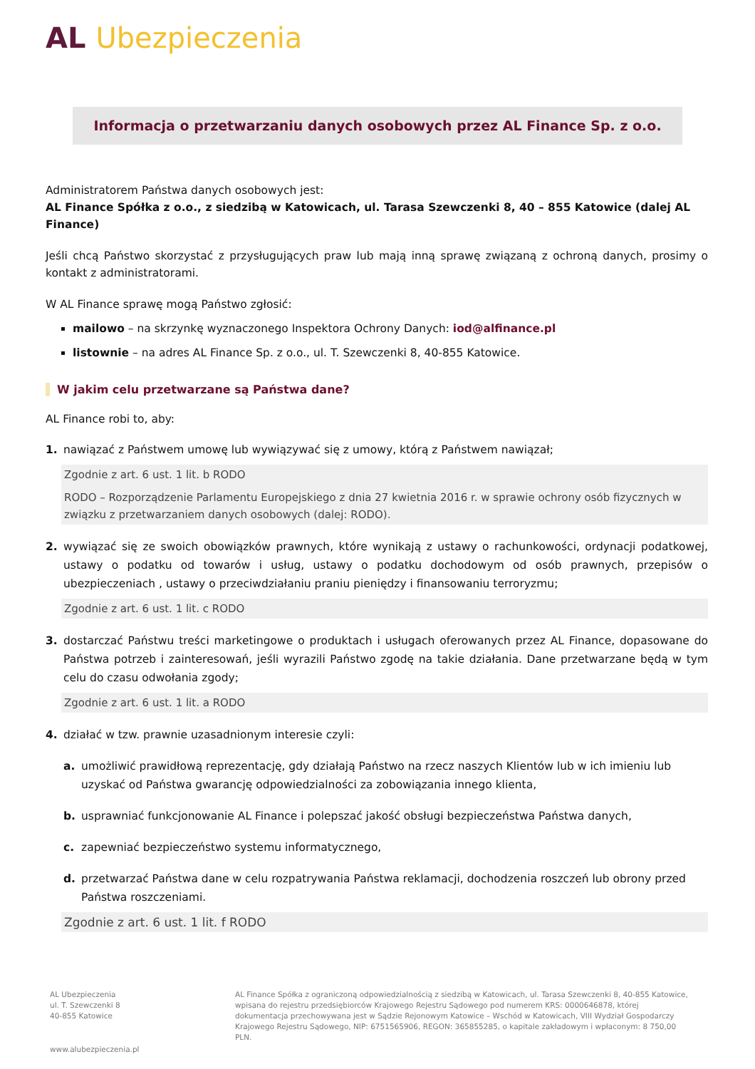AL Ubezpieczenia
Informacja o przetwarzaniu danych osobowych przez AL Finance Sp. z o.o.
Administratorem Państwa danych osobowych jest:
AL Finance Spółka z o.o., z siedzibą w Katowicach, ul. Tarasa Szewczenki 8, 40 – 855 Katowice (dalej AL Finance)
Jeśli chcą Państwo skorzystać z przysługujących praw lub mają inną sprawę związaną z ochroną danych, prosimy o kontakt z administratorami.
W AL Finance sprawę mogą Państwo zgłosić:
mailowo – na skrzynkę wyznaczonego Inspektora Ochrony Danych: iod@alfinance.pl
listownie – na adres AL Finance Sp. z o.o., ul. T. Szewczenki 8, 40-855 Katowice.
W jakim celu przetwarzane są Państwa dane?
AL Finance robi to, aby:
1. nawiązać z Państwem umowę lub wywiązywać się z umowy, którą z Państwem nawiązał;
Zgodnie z art. 6 ust. 1 lit. b RODO
RODO – Rozporządzenie Parlamentu Europejskiego z dnia 27 kwietnia 2016 r. w sprawie ochrony osób fizycznych w związku z przetwarzaniem danych osobowych (dalej: RODO).
2. wywiązać się ze swoich obowiązków prawnych, które wynikają z ustawy o rachunkowości, ordynacji podatkowej, ustawy o podatku od towarów i usług, ustawy o podatku dochodowym od osób prawnych, przepisów o ubezpieczeniach , ustawy o przeciwdziałaniu praniu pieniędzy i finansowaniu terroryzmu;
Zgodnie z art. 6 ust. 1 lit. c RODO
3. dostarczać Państwu treści marketingowe o produktach i usługach oferowanych przez AL Finance, dopasowane do Państwa potrzeb i zainteresowań, jeśli wyrazili Państwo zgodę na takie działania. Dane przetwarzane będą w tym celu do czasu odwołania zgody;
Zgodnie z art. 6 ust. 1 lit. a RODO
4. działać w tzw. prawnie uzasadnionym interesie czyli:
a. umożliwić prawidłową reprezentację, gdy działają Państwo na rzecz naszych Klientów lub w ich imieniu lub uzyskać od Państwa gwarancję odpowiedzialności za zobowiązania innego klienta,
b. usprawniać funkcjonowanie AL Finance i polepszać jakość obsługi bezpieczeństwa Państwa danych,
c. zapewniać bezpieczeństwo systemu informatycznego,
d. przetwarzać Państwa dane w celu rozpatrywania Państwa reklamacji, dochodzenia roszczeń lub obrony przed Państwa roszczeniami.
Zgodnie z art. 6 ust. 1 lit. f RODO
AL Ubezpieczenia
ul. T. Szewczenki 8
40-855 Katowice
AL Finance Spółka z ograniczoną odpowiedzialnością z siedzibą w Katowicach, ul. Tarasa Szewczenki 8, 40-855 Katowice, wpisana do rejestru przedsiębiorców Krajowego Rejestru Sądowego pod numerem KRS: 0000646878, której dokumentacja przechowywana jest w Sądzie Rejonowym Katowice – Wschód w Katowicach, VIII Wydział Gospodarczy Krajowego Rejestru Sądowego, NIP: 6751565906, REGON: 365855285, o kapitale zakładowym i wpłaconym: 8 750,00 PLN.
www.alubezpieczenia.pl